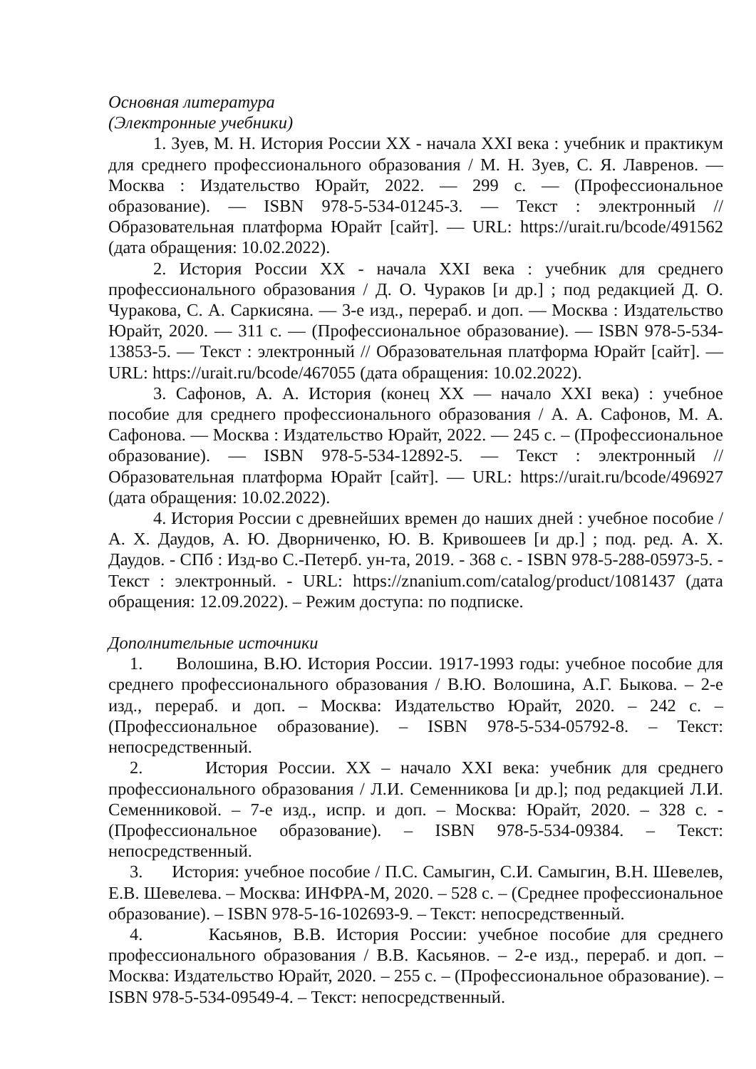Основная литература
(Электронные учебники)
1. Зуев, М. Н. История России XX - начала XXI века : учебник и практикум для среднего профессионального образования / М. Н. Зуев, С. Я. Лавренов. — Москва : Издательство Юрайт, 2022. — 299 с. — (Профессиональное образование). — ISBN 978-5-534-01245-3. — Текст : электронный // Образовательная платформа Юрайт [сайт]. — URL: https://urait.ru/bcode/491562 (дата обращения: 10.02.2022).
2. История России XX - начала XXI века : учебник для среднего профессионального образования / Д. О. Чураков [и др.] ; под редакцией Д. О. Чуракова, С. А. Саркисяна. — 3-е изд., перераб. и доп. — Москва : Издательство Юрайт, 2020. — 311 с. — (Профессиональное образование). — ISBN 978-5-534-13853-5. — Текст : электронный // Образовательная платформа Юрайт [сайт]. — URL: https://urait.ru/bcode/467055 (дата обращения: 10.02.2022).
3. Сафонов, А. А. История (конец XX — начало XXI века) : учебное пособие для среднего профессионального образования / А. А. Сафонов, М. А. Сафонова. — Москва : Издательство Юрайт, 2022. — 245 с. – (Профессиональное образование). — ISBN 978-5-534-12892-5. — Текст : электронный // Образовательная платформа Юрайт [сайт]. — URL: https://urait.ru/bcode/496927 (дата обращения: 10.02.2022).
4. История России с древнейших времен до наших дней : учебное пособие / А. Х. Даудов, А. Ю. Дворниченко, Ю. В. Кривошеев [и др.] ; под. ред. А. Х. Даудов. - СПб : Изд-во С.-Петерб. ун-та, 2019. - 368 с. - ISBN 978-5-288-05973-5. - Текст : электронный. - URL: https://znanium.com/catalog/product/1081437 (дата обращения: 12.09.2022). – Режим доступа: по подписке.
Дополнительные источники
1. Волошина, В.Ю. История России. 1917-1993 годы: учебное пособие для среднего профессионального образования / В.Ю. Волошина, А.Г. Быкова. – 2-е изд., перераб. и доп. – Москва: Издательство Юрайт, 2020. – 242 с. – (Профессиональное образование). – ISBN 978-5-534-05792-8. – Текст: непосредственный.
2. История России. XX – начало XXI века: учебник для среднего профессионального образования / Л.И. Семенникова [и др.]; под редакцией Л.И. Семенниковой. – 7-е изд., испр. и доп. – Москва: Юрайт, 2020. – 328 с. - (Профессиональное образование). – ISBN 978-5-534-09384. – Текст: непосредственный.
3. История: учебное пособие / П.С. Самыгин, С.И. Самыгин, В.Н. Шевелев, Е.В. Шевелева. – Москва: ИНФРА-М, 2020. – 528 с. – (Среднее профессиональное образование). – ISBN 978-5-16-102693-9. – Текст: непосредственный.
4. Касьянов, В.В. История России: учебное пособие для среднего профессионального образования / В.В. Касьянов. – 2-е изд., перераб. и доп. – Москва: Издательство Юрайт, 2020. – 255 с. – (Профессиональное образование). – ISBN 978-5-534-09549-4. – Текст: непосредственный.